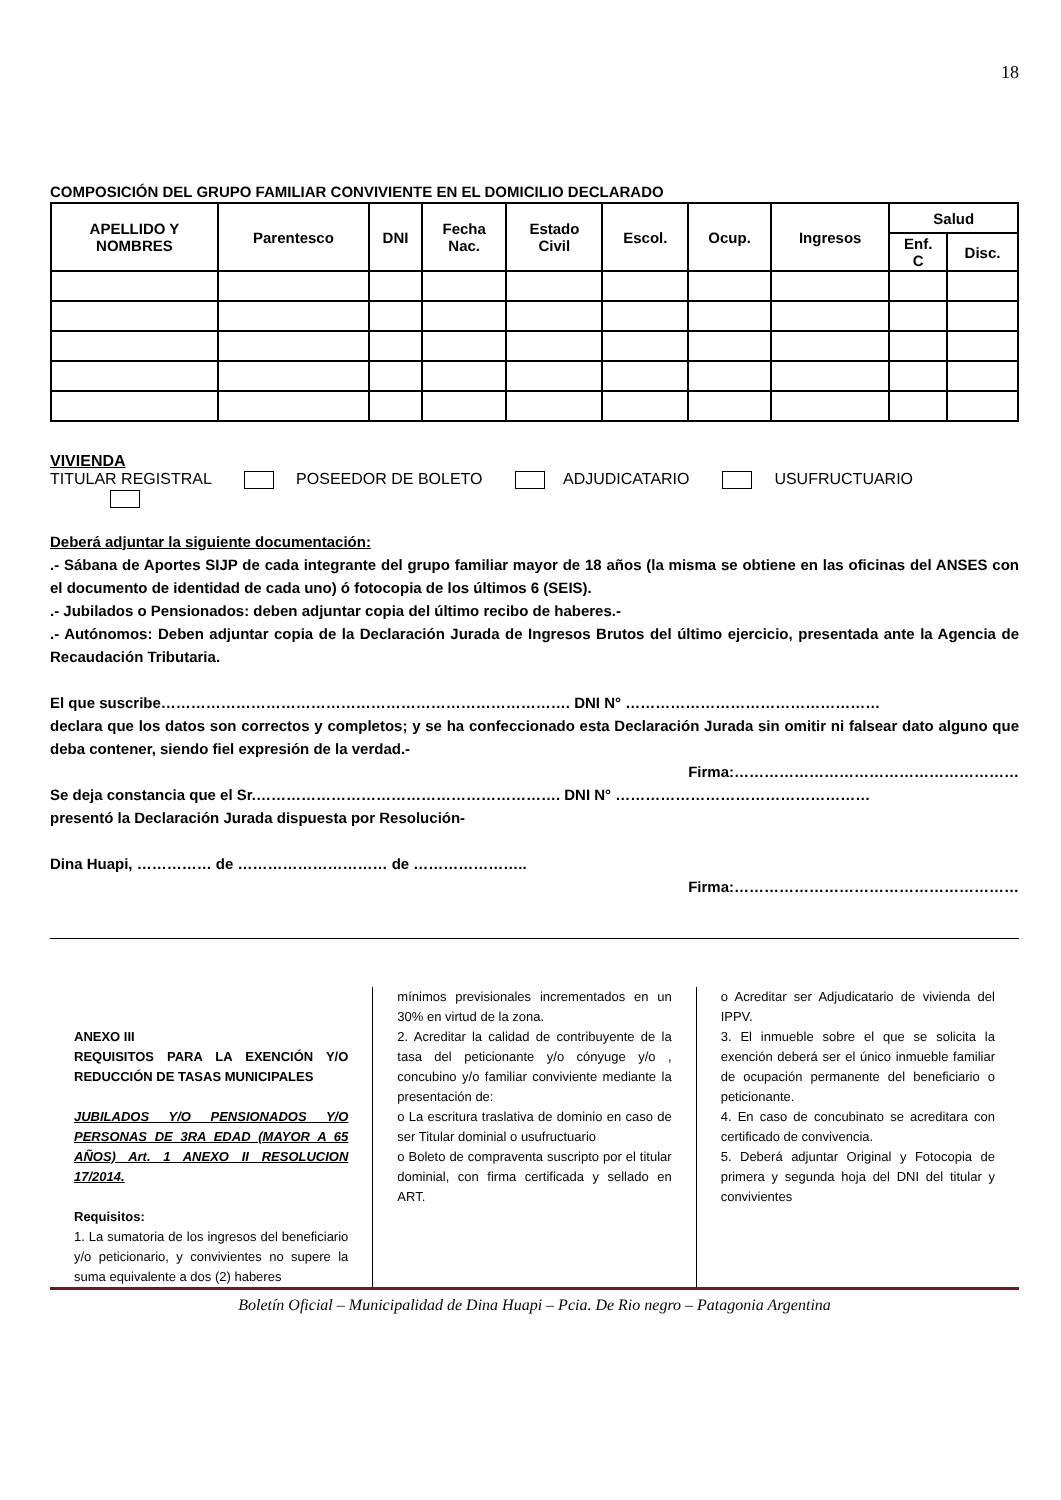18
COMPOSICIÓN DEL GRUPO FAMILIAR CONVIVIENTE EN EL DOMICILIO DECLARADO
| APELLIDO Y NOMBRES | Parentesco | DNI | Fecha Nac. | Estado Civil | Escol. | Ocup. | Ingresos | Salud | |
| --- | --- | --- | --- | --- | --- | --- | --- | --- | --- |
| | | | | | | | | Enf. C | Disc. |
VIVIENDA
TITULAR REGISTRAL POSEEDOR DE BOLETO ADJUDICATARIO USUFRUCTUARIO
Deberá adjuntar la siguiente documentación:
.- Sábana de Aportes SIJP de cada integrante del grupo familiar mayor de 18 años (la misma se obtiene en las oficinas del ANSES con el documento de identidad de cada uno) ó fotocopia de los últimos 6 (SEIS).
.- Jubilados o Pensionados: deben adjuntar copia del último recibo de haberes.-
.- Autónomos: Deben adjuntar copia de la Declaración Jurada de Ingresos Brutos del último ejercicio, presentada ante la Agencia de Recaudación Tributaria.
El que suscribe………………………………………………………………………. DNI N° ……………………………………………
declara que los datos son correctos y completos; y se ha confeccionado esta Declaración Jurada sin omitir ni falsear dato alguno que deba contener, siendo fiel expresión de la verdad.-
Firma:…………………………………………………
Se deja constancia que el Sr.……………………………………………………. DNI N° ……………………………………………
presentó la Declaración Jurada dispuesta por Resolución-
Dina Huapi, …………… de ………………………… de …………………..
Firma:…………………………………………………
ANEXO III
REQUISITOS PARA LA EXENCIÓN Y/O REDUCCIÓN DE TASAS MUNICIPALES
JUBILADOS Y/O PENSIONADOS Y/O PERSONAS DE 3RA EDAD (MAYOR A 65 AÑOS) Art. 1 ANEXO II RESOLUCION 17/2014.
Requisitos:
1. La sumatoria de los ingresos del beneficiario y/o peticionario, y convivientes no supere la suma equivalente a dos (2) haberes
mínimos previsionales incrementados en un 30% en virtud de la zona.
2. Acreditar la calidad de contribuyente de la tasa del peticionante y/o cónyuge y/o , concubino y/o familiar conviviente mediante la presentación de:
o La escritura traslativa de dominio en caso de ser Titular dominial o usufructuario
o Boleto de compraventa suscripto por el titular dominial, con firma certificada y sellado en ART.
o Acreditar ser Adjudicatario de vivienda del IPPV.
3. El inmueble sobre el que se solicita la exención deberá ser el único inmueble familiar de ocupación permanente del beneficiario o peticionante.
4. En caso de concubinato se acreditara con certificado de convivencia.
5. Deberá adjuntar Original y Fotocopia de primera y segunda hoja del DNI del titular y convivientes
Boletín Oficial – Municipalidad de Dina Huapi – Pcia. De Rio negro – Patagonia Argentina